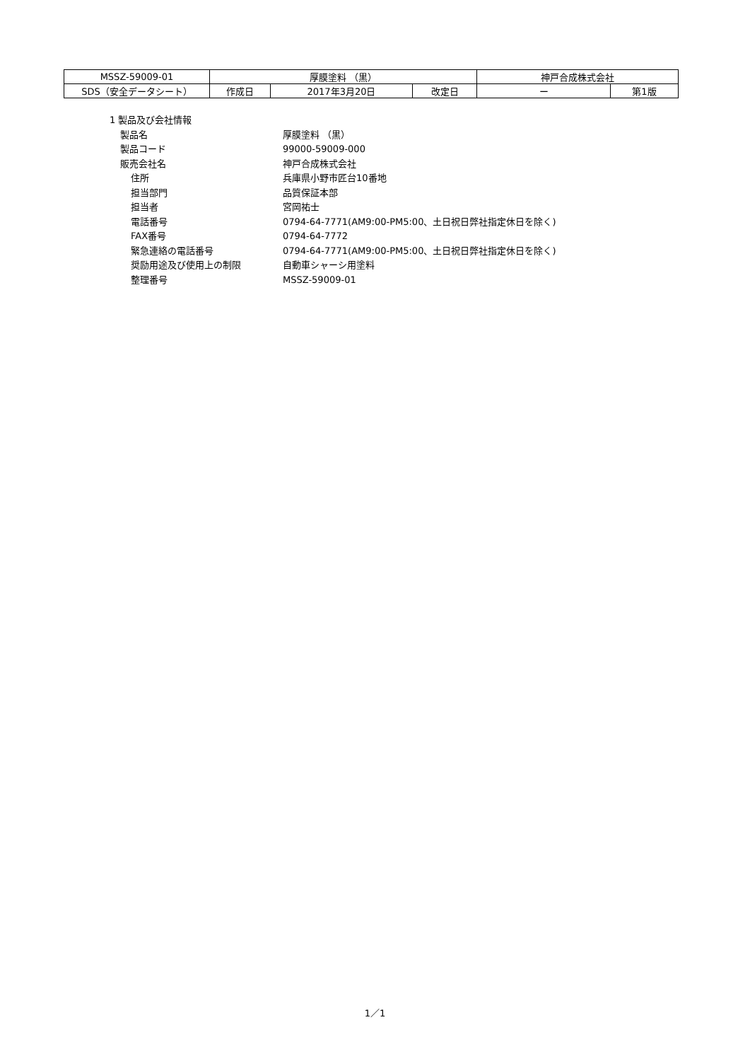| MSSZ-59009-01 | 厚膜塗料 （黒） | | | 神戸合成株式会社 | |
| SDS（安全データシート） | 作成日 | 2017年3月20日 | 改定日 | ー | 第1版 |
1 製品及び会社情報
| 製品名 | 厚膜塗料 （黒） |
| 製品コード | 99000-59009-000 |
| 販売会社名 | 神戸合成株式会社 |
| 住所 | 兵庫県小野市匠台10番地 |
| 担当部門 | 品質保証本部 |
| 担当者 | 宮岡祐士 |
| 電話番号 | 0794-64-7771(AM9:00-PM5:00、土日祝日弊社指定休日を除く) |
| FAX番号 | 0794-64-7772 |
| 緊急連絡の電話番号 | 0794-64-7771(AM9:00-PM5:00、土日祝日弊社指定休日を除く) |
| 奨励用途及び使用上の制限 | 自動車シャーシ用塗料 |
| 整理番号 | MSSZ-59009-01 |
1／1